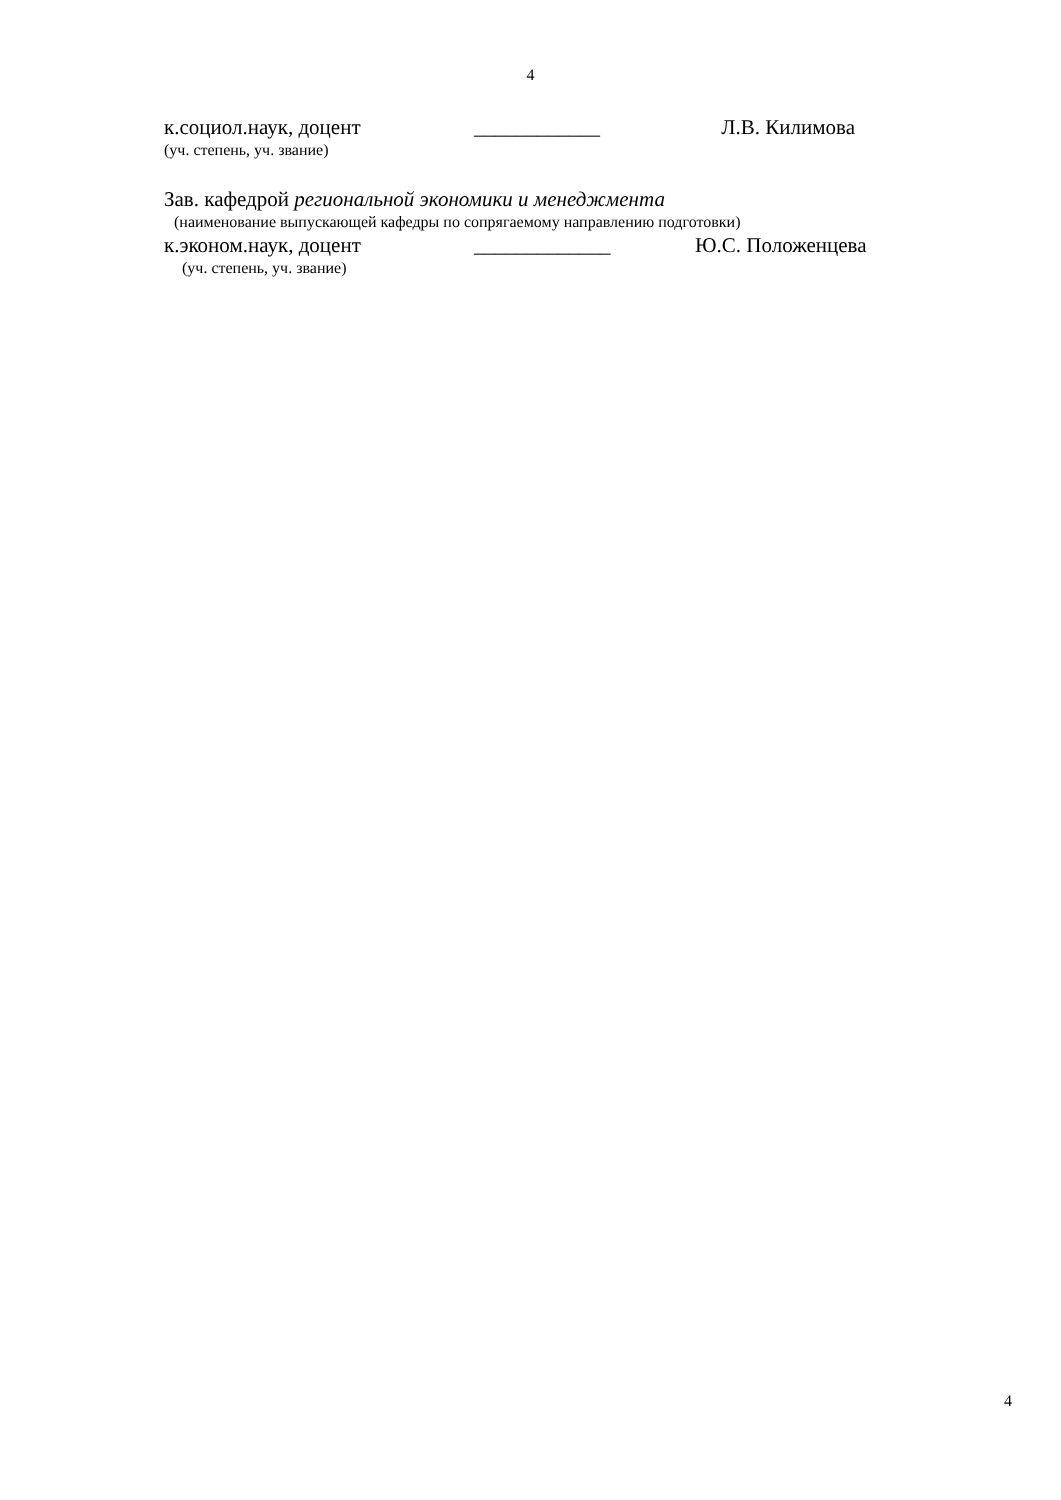4
к.социол.наук, доцент ____________ Л.В. Килимова
(уч. степень, уч. звание)
Зав. кафедрой региональной экономики и менеджмента
(наименование выпускающей кафедры по сопрягаемому направлению подготовки)
к.эконом.наук, доцент _____________ Ю.С. Положенцева
(уч. степень, уч. звание)
4